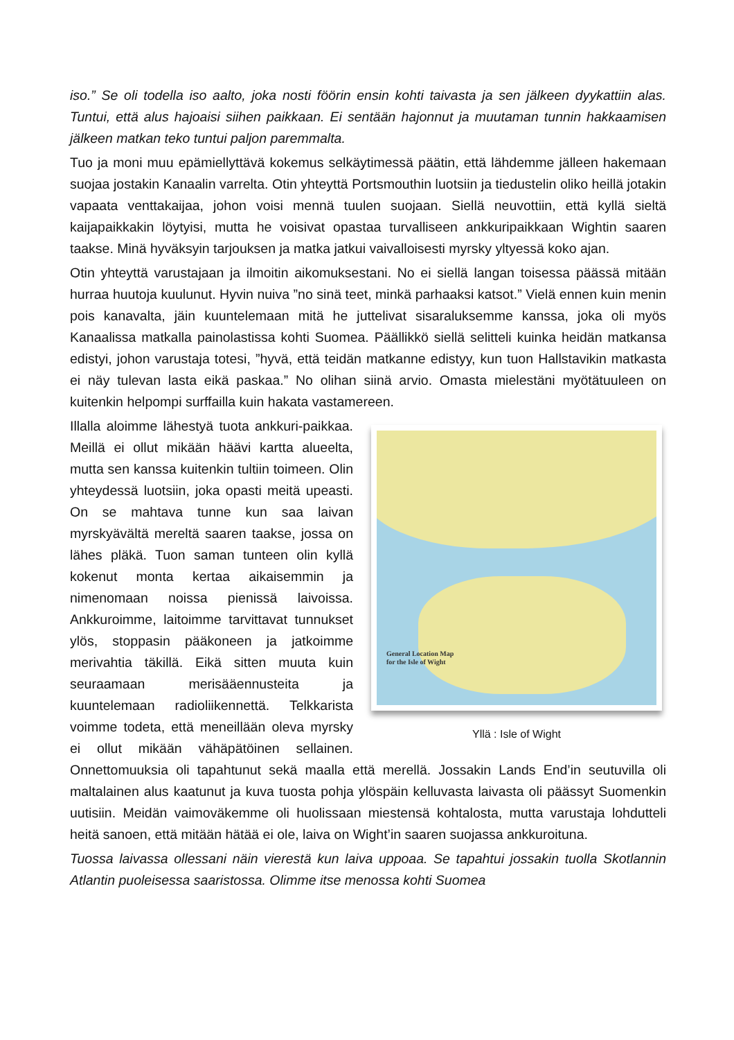iso.” Se oli todella iso aalto, joka nosti föörin ensin kohti taivasta ja sen jälkeen dyykattiin alas. Tuntui, että alus hajoaisi siihen paikkaan. Ei sentään hajonnut ja muutaman tunnin hakkaamisen jälkeen matkan teko tuntui paljon paremmalta.
Tuo ja moni muu epämiellyttävä kokemus selkäytimessä päätin, että lähdemme jälleen hakemaan suojaa jostakin Kanaalin varrelta. Otin yhteyttä Portsmouthin luotsiin ja tiedustelin oliko heillä jotakin vapaata venttakaijaa, johon voisi mennä tuulen suojaan. Siellä neuvottiin, että kyllä sieltä kaijapaikkakin löytyisi, mutta he voisivat opastaa turvalliseen ankkuripaikkaan Wightin saaren taakse. Minä hyväksyin tarjouksen ja matka jatkui vaivalloisesti myrsky yltyessä koko ajan.
Otin yhteyttä varustajaan ja ilmoitin aikomuksestani. No ei siellä langan toisessa päässä mitään hurraa huutoja kuulunut. Hyvin nuiva ”no sinä teet, minkä parhaaksi katsot.” Vielä ennen kuin menin pois kanavalta, jäin kuuntelemaan mitä he juttelivat sisaraluksemme kanssa, joka oli myös Kanaalissa matkalla painolastissa kohti Suomea. Päällikkö siellä selitteli kuinka heidän matkansa edistyi, johon varustaja totesi, ”hyvä, että teidän matkanne edistyy, kun tuon Hallstavikin matkasta ei näy tulevan lasta eikä paskaa.” No olihan siinä arvio. Omasta mielestäni myötätuuleen on kuitenkin helpompi surffailla kuin hakata vastamereen.
General Location Map
for the Isle of Wight
Yllä : Isle of Wight
Illalla aloimme lähestyä tuota ankkuri-paikkaa. Meillä ei ollut mikään häävi kartta alueelta, mutta sen kanssa kuitenkin tultiin toimeen. Olin yhteydessä luotsiin, joka opasti meitä upeasti. On se mahtava tunne kun saa laivan myrskyävältä mereltä saaren taakse, jossa on lähes pläkä. Tuon saman tunteen olin kyllä kokenut monta kertaa aikaisemmin ja nimenomaan noissa pienissä laivoissa. Ankkuroimme, laitoimme tarvittavat tunnukset ylös, stoppasin pääkoneen ja jatkoimme merivahtia täkillä. Eikä sitten muuta kuin seuraamaan merisääennusteita ja kuuntelemaan radioliikennettä. Telkkarista voimme todeta, että meneillään oleva myrsky ei ollut mikään vähäpätöinen sellainen. Onnettomuuksia oli tapahtunut sekä maalla että merellä. Jossakin Lands End’in seutuvilla oli maltalainen alus kaatunut ja kuva tuosta pohja ylöspäin kelluvasta laivasta oli päässyt Suomenkin uutisiin. Meidän vaimoväkemme oli huolissaan miestensä kohtalosta, mutta varustaja lohdutteli heitä sanoen, että mitään hätää ei ole, laiva on Wight’in saaren suojassa ankkuroituna.
Tuossa laivassa ollessani näin vierestä kun laiva uppoaa. Se tapahtui jossakin tuolla Skotlannin Atlantin puoleisessa saaristossa. Olimme itse menossa kohti Suomea